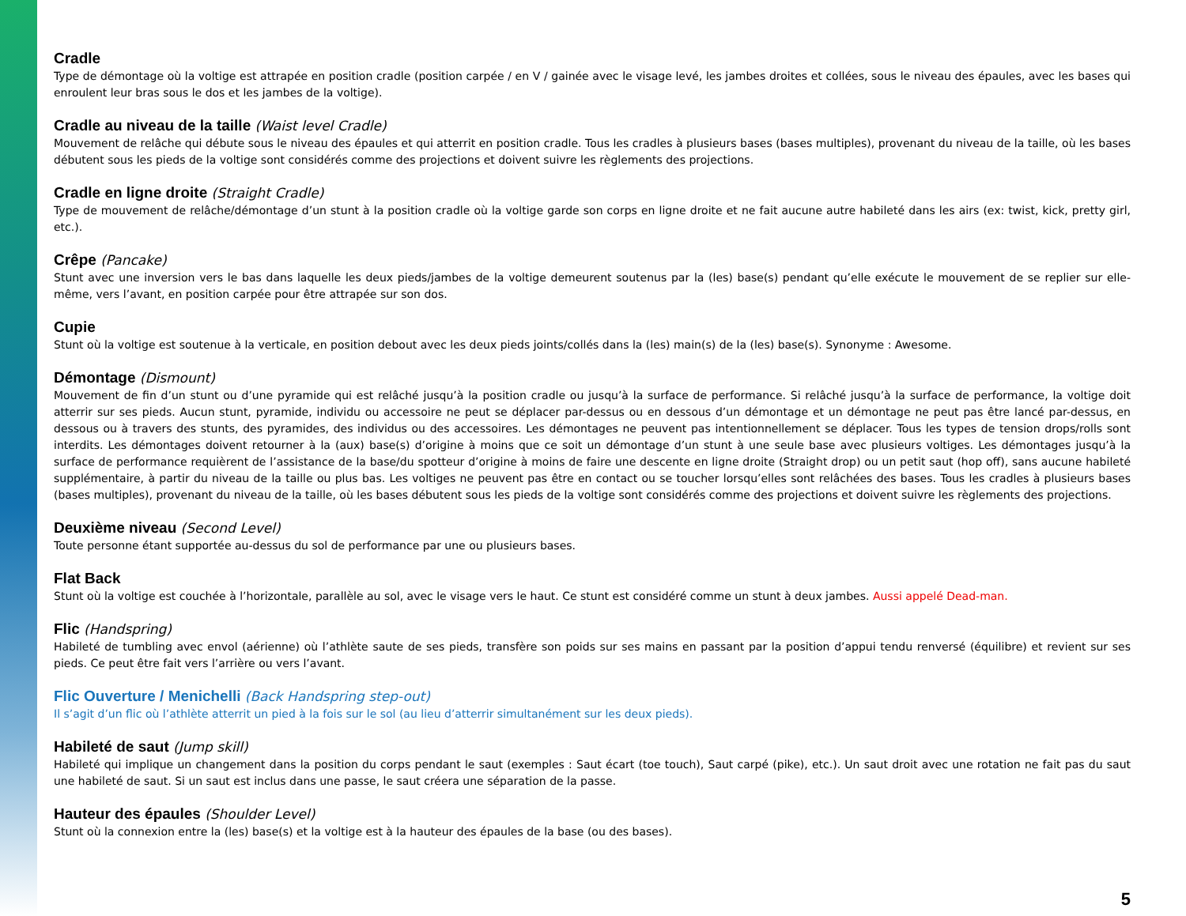Cradle
Type de démontage où la voltige est attrapée en position cradle (position carpée / en V / gainée avec le visage levé, les jambes droites et collées, sous le niveau des épaules, avec les bases qui enroulent leur bras sous le dos et les jambes de la voltige).
Cradle au niveau de la taille (Waist level Cradle)
Mouvement de relâche qui débute sous le niveau des épaules et qui atterrit en position cradle. Tous les cradles à plusieurs bases (bases multiples), provenant du niveau de la taille, où les bases débutent sous les pieds de la voltige sont considérés comme des projections et doivent suivre les règlements des projections.
Cradle en ligne droite (Straight Cradle)
Type de mouvement de relâche/démontage d’un stunt à la position cradle où la voltige garde son corps en ligne droite et ne fait aucune autre habileté dans les airs (ex: twist, kick, pretty girl, etc.).
Crêpe (Pancake)
Stunt avec une inversion vers le bas dans laquelle les deux pieds/jambes de la voltige demeurent soutenus par la (les) base(s) pendant qu’elle exécute le mouvement de se replier sur elle-même, vers l’avant, en position carpée pour être attrapée sur son dos.
Cupie
Stunt où la voltige est soutenue à la verticale, en position debout avec les deux pieds joints/collés dans la (les) main(s) de la (les) base(s). Synonyme : Awesome.
Démontage (Dismount)
Mouvement de fin d’un stunt ou d’une pyramide qui est relâché jusqu’à la position cradle ou jusqu’à la surface de performance. Si relâché jusqu’à la surface de performance, la voltige doit atterrir sur ses pieds. Aucun stunt, pyramide, individu ou accessoire ne peut se déplacer par-dessus ou en dessous d’un démontage et un démontage ne peut pas être lancé par-dessus, en dessous ou à travers des stunts, des pyramides, des individus ou des accessoires. Les démontages ne peuvent pas intentionnellement se déplacer. Tous les types de tension drops/rolls sont interdits. Les démontages doivent retourner à la (aux) base(s) d’origine à moins que ce soit un démontage d’un stunt à une seule base avec plusieurs voltiges. Les démontages jusqu’à la surface de performance requièrent de l’assistance de la base/du spotteur d’origine à moins de faire une descente en ligne droite (Straight drop) ou un petit saut (hop off), sans aucune habileté supplémentaire, à partir du niveau de la taille ou plus bas. Les voltiges ne peuvent pas être en contact ou se toucher lorsqu’elles sont relâchées des bases. Tous les cradles à plusieurs bases (bases multiples), provenant du niveau de la taille, où les bases débutent sous les pieds de la voltige sont considérés comme des projections et doivent suivre les règlements des projections.
Deuxième niveau (Second Level)
Toute personne étant supportée au-dessus du sol de performance par une ou plusieurs bases.
Flat Back
Stunt où la voltige est couchée à l’horizontale, parallèle au sol, avec le visage vers le haut. Ce stunt est considéré comme un stunt à deux jambes. Aussi appelé Dead-man.
Flic (Handspring)
Habileté de tumbling avec envol (aérienne) où l’athlète saute de ses pieds, transfère son poids sur ses mains en passant par la position d’appui tendu renversé (équilibre) et revient sur ses pieds. Ce peut être fait vers l’arrière ou vers l’avant.
Flic Ouverture / Menichelli (Back Handspring step-out)
Il s’agit d’un flic où l’athlète atterrit un pied à la fois sur le sol (au lieu d’atterrir simultanément sur les deux pieds).
Habileté de saut (Jump skill)
Habileté qui implique un changement dans la position du corps pendant le saut (exemples : Saut écart (toe touch), Saut carpé (pike), etc.). Un saut droit avec une rotation ne fait pas du saut une habileté de saut. Si un saut est inclus dans une passe, le saut créera une séparation de la passe.
Hauteur des épaules (Shoulder Level)
Stunt où la connexion entre la (les) base(s) et la voltige est à la hauteur des épaules de la base (ou des bases).
5